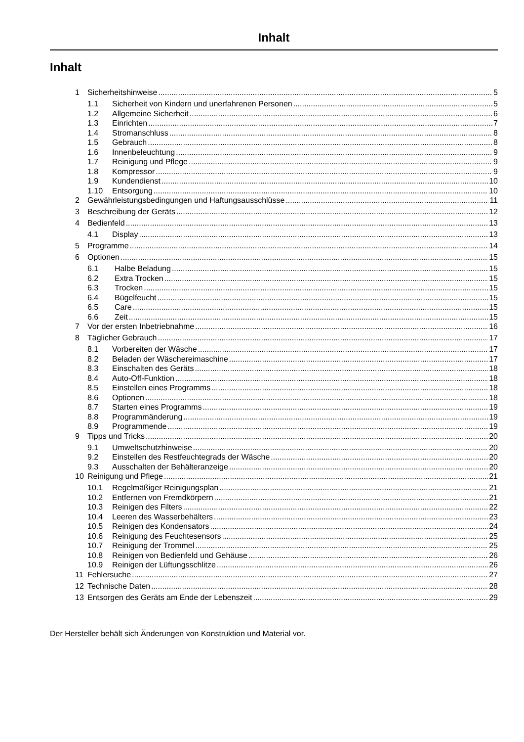Inhalt
Inhalt
1 Sicherheitshinweise 5
1.1 Sicherheit von Kindern und unerfahrenen Personen 5
1.2 Allgemeine Sicherheit 6
1.3 Einrichten 7
1.4 Stromanschluss 8
1.5 Gebrauch 8
1.6 Innenbeleuchtung 9
1.7 Reinigung und Pflege 9
1.8 Kompressor 9
1.9 Kundendienst 10
1.10 Entsorgung 10
2 Gewährleistungsbedingungen und Haftungsausschlüsse 11
3 Beschreibung der Geräts 12
4 Bedienfeld 13
4.1 Display 13
5 Programme 14
6 Optionen 15
6.1 Halbe Beladung 15
6.2 Extra Trocken 15
6.3 Trocken 15
6.4 Bügelfeucht 15
6.5 Care 15
6.6 Zeit 15
7 Vor der ersten Inbetriebnahme 16
8 Täglicher Gebrauch 17
8.1 Vorbereiten der Wäsche 17
8.2 Beladen der Wäschereimaschine 17
8.3 Einschalten des Geräts 18
8.4 Auto-Off-Funktion 18
8.5 Einstellen eines Programms 18
8.6 Optionen 18
8.7 Starten eines Programms 19
8.8 Programmänderung 19
8.9 Programmende 19
9 Tipps und Tricks 20
9.1 Umweltschutzhinweise 20
9.2 Einstellen des Restfeuchtegrads der Wäsche 20
9.3 Ausschalten der Behälteranzeige 20
10 Reinigung und Pflege 21
10.1 Regelmäßiger Reinigungsplan 21
10.2 Entfernen von Fremdkörpern 21
10.3 Reinigen des Filters 22
10.4 Leeren des Wasserbehälters 23
10.5 Reinigen des Kondensators 24
10.6 Reinigung des Feuchtesensors 25
10.7 Reinigung der Trommel 25
10.8 Reinigen von Bedienfeld und Gehäuse 26
10.9 Reinigen der Lüftungsschlitze 26
11 Fehlersuche 27
12 Technische Daten 28
13 Entsorgen des Geräts am Ende der Lebenszeit 29
Der Hersteller behält sich Änderungen von Konstruktion und Material vor.